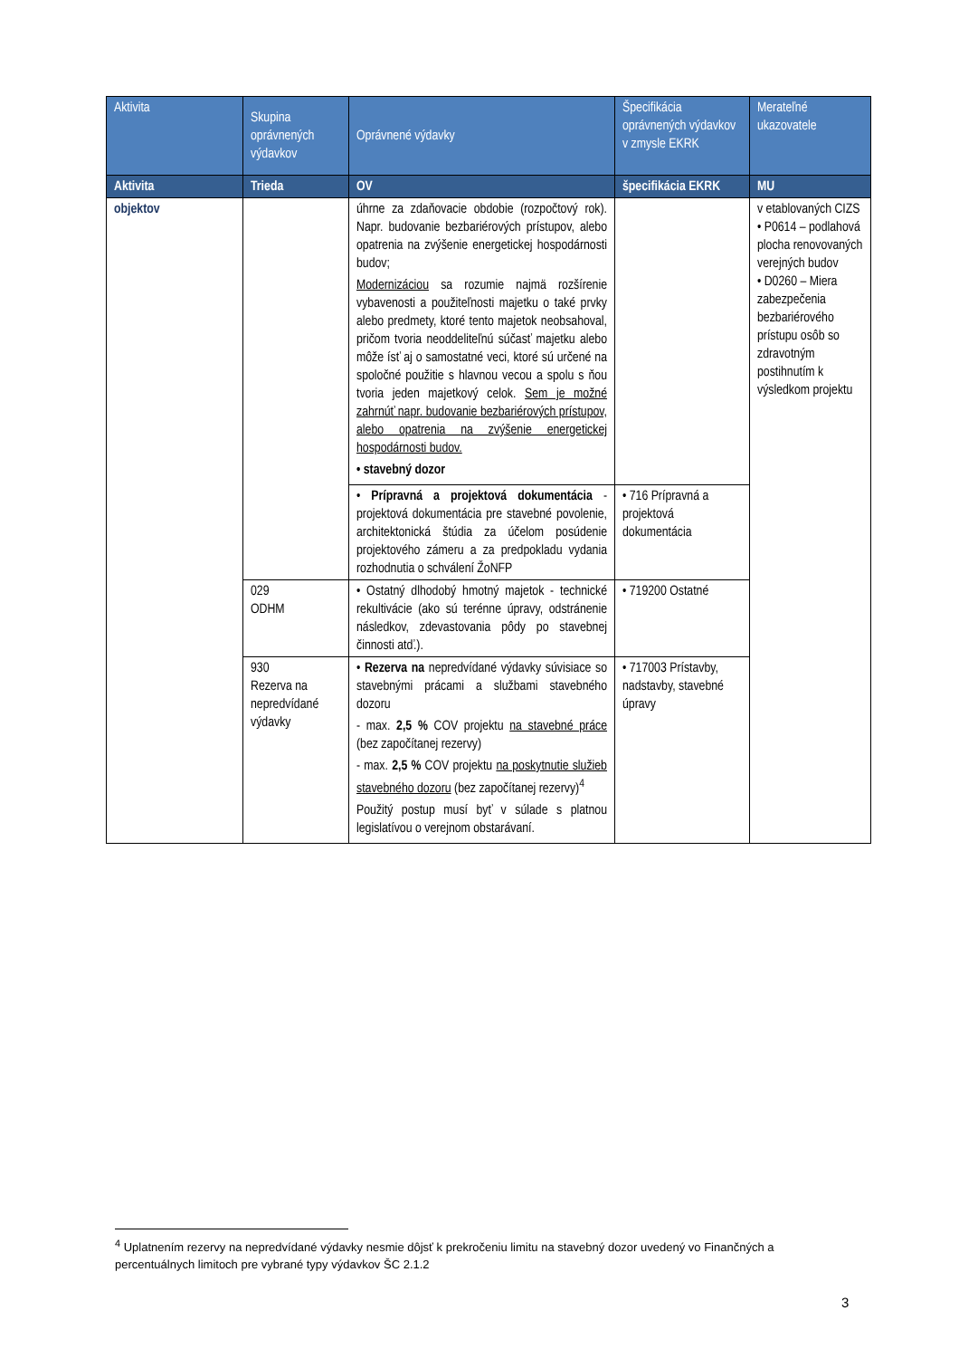| Aktivita | Skupina oprávnených výdavkov | Oprávnené výdavky | Špecifikácia oprávnených výdavkov v zmysle EKRK | Merateľné ukazovatele |
| --- | --- | --- | --- | --- |
| Aktivita | Trieda | OV | špecifikácia EKRK | MU |
| objektov | | úhrne za zdaňovacie obdobie (rozpočtový rok). Napr. budovanie bezbariérových prístupov, alebo opatrenia na zvýšenie energetickej hospodárnosti budov; Modernizáciou sa rozumie najmä rozšírenie vybavenosti a použiteľnosti majetku o také prvky alebo predmety, ktoré tento majetok neobsahoval, pričom tvoria neoddeliteľnú súčasť majetku alebo môže ísť aj o samostatné veci, ktoré sú určené na spoločné použitie s hlavnou vecou a spolu s ňou tvoria jeden majetkový celok. Sem je možné zahrnúť napr. budovanie bezbariérových prístupov, alebo opatrenia na zvýšenie energetickej hospodárnosti budov. • stavebný dozor | | v etablovaných CIZS • P0614 – podlahová plocha renovovaných verejných budov • D0260 – Miera zabezpečenia bezbariérového prístupu osôb so zdravotným postihnutím k výsledkom projektu |
| | | • Prípravná a projektová dokumentácia - projektová dokumentácia pre stavebné povolenie, architektonická štúdia za účelom posúdenie projektového zámeru a za predpokladu vydania rozhodnutia o schválení ŽoNFP | • 716 Prípravná a projektová dokumentácia | |
| | 029 ODHM | • Ostatný dlhodobý hmotný majetok - technické rekultivácie (ako sú terénne úpravy, odstránenie následkov, zdevastovania pôdy po stavebnej činnosti atď.). | • 719200 Ostatné | |
| | 930 Rezerva na nepredvídané výdavky | • Rezerva na nepredvídané výdavky súvisiace so stavebnými prácami a službami stavebného dozoru - max. 2,5 % COV projektu na stavebné práce (bez započítanej rezervy) - max. 2,5 % COV projektu na poskytnutie služieb stavebného dozoru (bez započítanej rezervy)<sup>4</sup> Použitý postup musí byť v súlade s platnou legislatívou o verejnom obstarávaní. | • 717003 Prístavby, nadstavby, stavebné úpravy | |
<sup>4</sup> Uplatnením rezervy na nepredvídané výdavky nesmie dôjsť k prekročeniu limitu na stavebný dozor uvedený vo Finančných a percentuálnych limitoch pre vybrané typy výdavkov ŠC 2.1.2
3